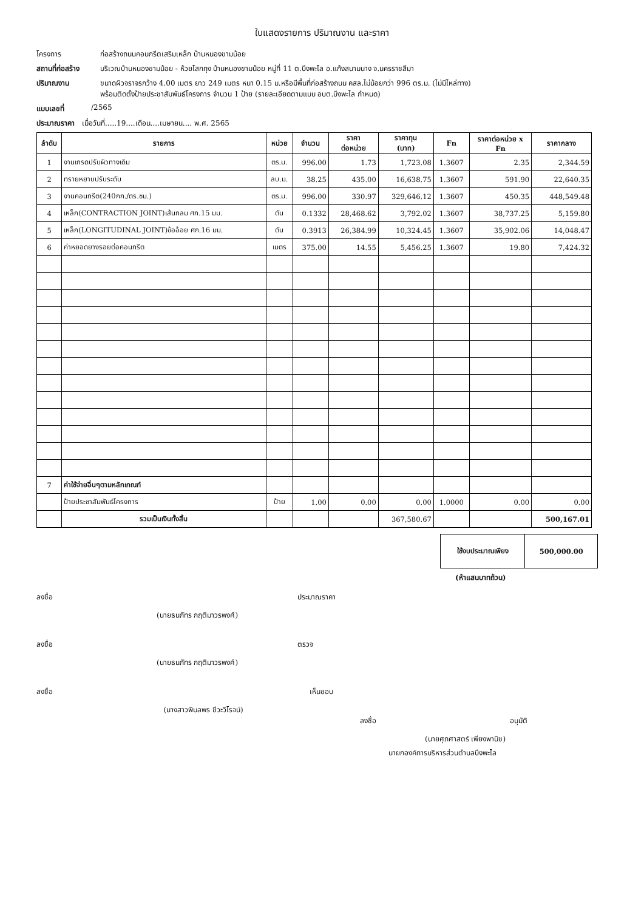ใบแสดงรายการ ปริมาณงาน และราคา
โครงการ ก่อสร้างถนนคอนกรีตเสริมเหล็ก บ้านหนองขามน้อย
สถานที่ก่อสร้าง บริเวณบ้านหนองขามน้อย - ห้วยโสกกุง บ้านหนองขามน้อย หมู่ที่ 11 ต.บึงพะไล อ.แก้งสนามนาง จ.นครราชสีมา
ปริมาณงาน ขนาดผิวจราจรกว้าง 4.00 เมตร ยาว 249 เมตร หนา 0.15 ม.หรือมีพื้นที่ก่อสร้างถนน คสล.ไม่น้อยกว่า 996 ตร.ม. (ไม่มีไหล่ทาง)
พร้อมติดตั้งป้ายประชาสัมพันธ์โครงการ จำนวน 1 ป้าย (รายละเอียดตามแบบ อบต.บึงพะไล กำหนด)
แบบเลขที่ /2565
ประมาณราคา เมื่อวันที่.....19....เดือน....เมษายน.... พ.ศ. 2565
| ลำดับ | รายการ | หน่วย | จำนวน | ราคา ต่อหน่วย | ราคาทุน (บาท) | Fn | ราคาต่อหน่วย x Fn | ราคากลาง |
| --- | --- | --- | --- | --- | --- | --- | --- | --- |
| 1 | งานเกรดปรับผิวทางเดิม | ตร.ม. | 996.00 | 1.73 | 1,723.08 | 1.3607 | 2.35 | 2,344.59 |
| 2 | ทรายหยาบปรับระดับ | ลบ.ม. | 38.25 | 435.00 | 16,638.75 | 1.3607 | 591.90 | 22,640.35 |
| 3 | งานคอนกรีต(240กก./ตร.ซม.) | ตร.ม. | 996.00 | 330.97 | 329,646.12 | 1.3607 | 450.35 | 448,549.48 |
| 4 | เหล็ก(CONTRACTION JOINT)เส้นกลม ศก.15 มม. | ตัน | 0.1332 | 28,468.62 | 3,792.02 | 1.3607 | 38,737.25 | 5,159.80 |
| 5 | เหล็ก(LONGITUDINAL JOINT)ข้ออ้อย ศก.16 มม. | ตัน | 0.3913 | 26,384.99 | 10,324.45 | 1.3607 | 35,902.06 | 14,048.47 |
| 6 | ค่าหยอดยางรอยต่อคอนกรีต | เมตร | 375.00 | 14.55 | 5,456.25 | 1.3607 | 19.80 | 7,424.32 |
| 7 | ค่าใช้จ่ายอื่นๆตามหลักเกณฑ์ | | | | | | | |
| | ป้ายประชาสัมพันธ์โครงการ | ป้าย | 1.00 | 0.00 | 0.00 | 1.0000 | 0.00 | 0.00 |
| | รวมเป็นเงินทั้งสิ้น | | | | 367,580.67 | | | 500,167.01 |
| ใช้งบประมาณเพียง | 500,000.00 |
(ห้าแสนบาทถ้วน)
ลงชื่อ
(นายธนภัทร กฤติมาวรพงศ์)
ประมาณราคา
ลงชื่อ
(นายธนภัทร กฤติมาวรพงศ์)
ตรวจ
ลงชื่อ
(นางสาวพิมลพร ชีวะวิโรจน์)
เห็นชอบ
ลงชื่อ อนุมัติ
(นายศุภศาสตร์ เพียงพานิช)
นายกองค์การบริหารส่วนตำบลบึงพะไล